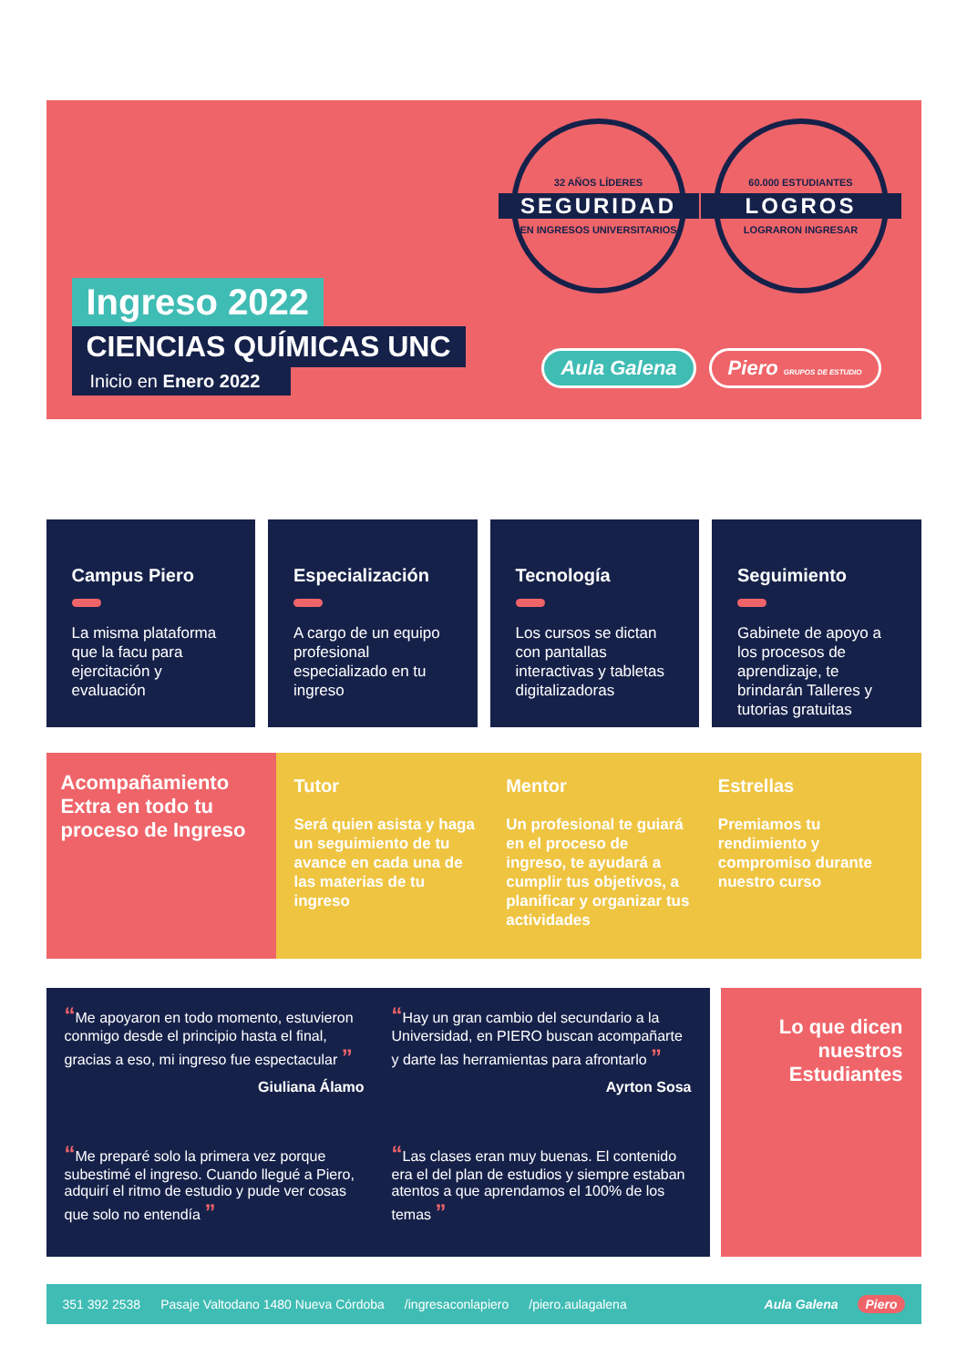Ingreso 2022
CIENCIAS QUÍMICAS UNC
Inicio en Enero 2022
32 AÑOS LÍDERES
SEGURIDAD
EN INGRESOS UNIVERSITARIOS
60.000 ESTUDIANTES
LOGROS
LOGRARON INGRESAR
Aula Galena Piero GRUPOS DE ESTUDIO
Campus Piero
La misma plataforma que la facu para ejercitación y evaluación
Especialización
A cargo de un equipo profesional especializado en tu ingreso
Tecnología
Los cursos se dictan con pantallas interactivas y tabletas digitalizadoras
Seguimiento
Gabinete de apoyo a los procesos de aprendizaje, te brindarán Talleres y tutorias gratuitas
Acompañamiento Extra en todo tu proceso de Ingreso
Tutor
Será quien asista y haga un seguimiento de tu avance en cada una de las materias de tu ingreso
Mentor
Un profesional te guiará en el proceso de ingreso, te ayudará a cumplir tus objetivos, a planificar y organizar tus actividades
Estrellas
Premiamos tu rendimiento y compromiso durante nuestro curso
“Me apoyaron en todo momento, estuvieron conmigo desde el principio hasta el final, gracias a eso, mi ingreso fue espectacular ”
Giuliana Álamo
“Hay un gran cambio del secundario a la Universidad, en PIERO buscan acompañarte y darte las herramientas para afrontarlo ”
Ayrton Sosa
“Me preparé solo la primera vez porque subestimé el ingreso. Cuando llegué a Piero, adquirí el ritmo de estudio y pude ver cosas que solo no entendía ”
“Las clases eran muy buenas. El contenido era el del plan de estudios y siempre estaban atentos a que aprendamos el 100% de los temas ”
Lo que dicen nuestros Estudiantes
351 392 2538 Pasaje Valtodano 1480 Nueva Córdoba /ingresaconlapiero /piero.aulagalena Aula Galena Piero